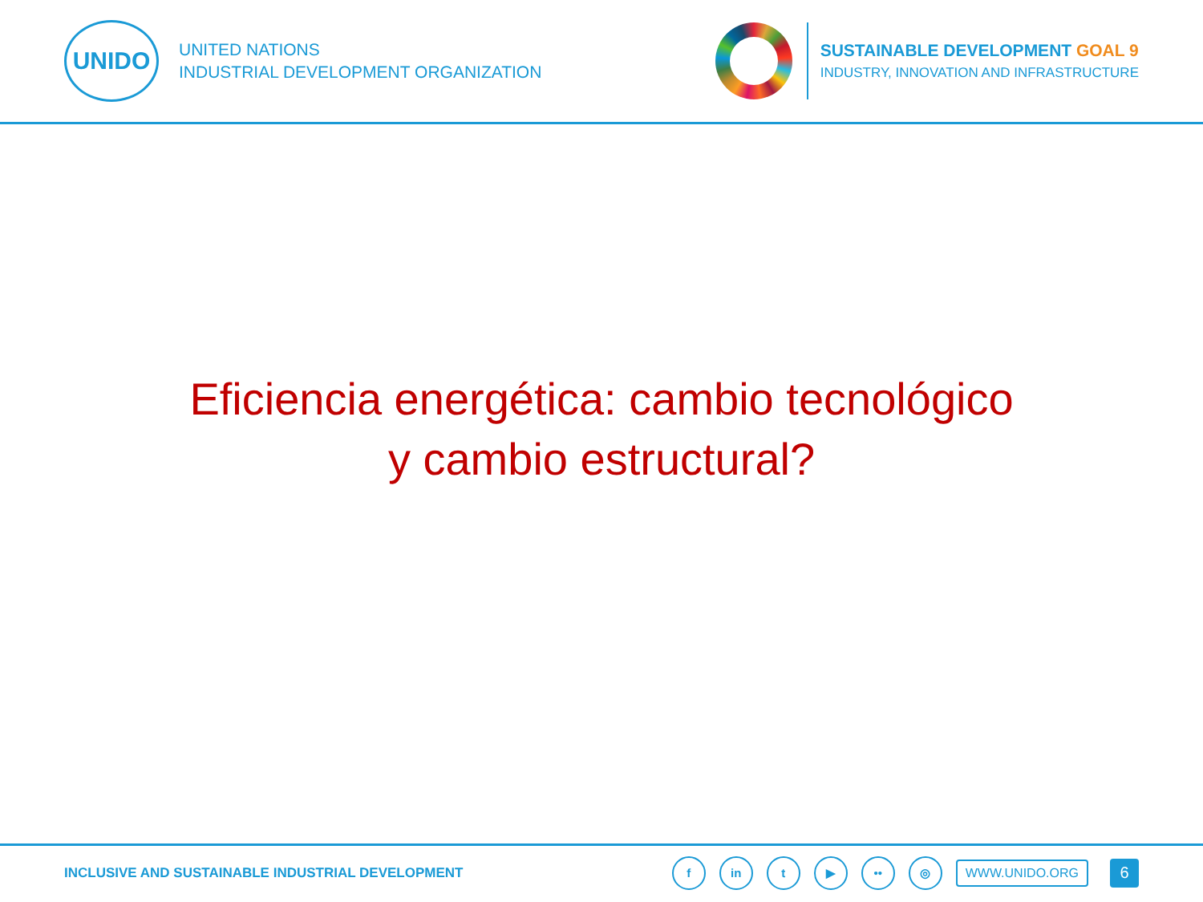UNIDO
UNITED NATIONS
INDUSTRIAL DEVELOPMENT ORGANIZATION
SUSTAINABLE DEVELOPMENT GOAL 9
INDUSTRY, INNOVATION AND INFRASTRUCTURE
Eficiencia energética: cambio tecnológico
y cambio estructural?
INCLUSIVE AND SUSTAINABLE INDUSTRIAL DEVELOPMENT
fin t ▶ •• ◎ WWW.UNIDO.ORG 6